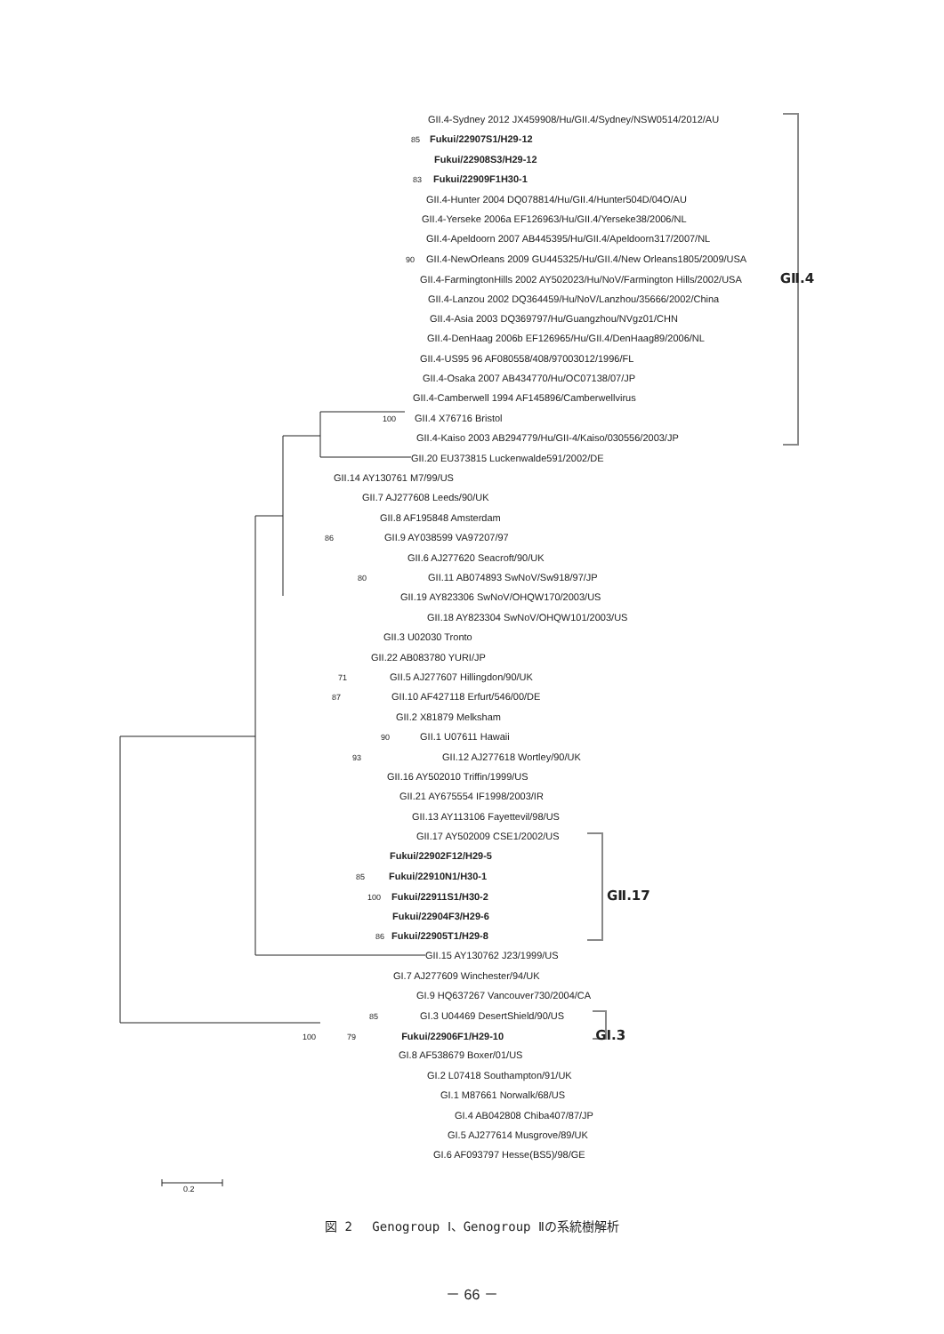GII.4-Sydney 2012 JX459908/Hu/GII.4/Sydney/NSW0514/2012/AU
85 Fukui/22907S1/H29-12
Fukui/22908S3/H29-12
83 Fukui/22909F1H30-1
GII.4-Hunter 2004 DQ078814/Hu/GII.4/Hunter504D/04O/AU
GII.4-Yerseke 2006a EF126963/Hu/GII.4/Yerseke38/2006/NL
GII.4-Apeldoorn 2007 AB445395/Hu/GII.4/Apeldoorn317/2007/NL
90 GII.4-NewOrleans 2009 GU445325/Hu/GII.4/New Orleans1805/2009/USA
GII.4-FarmingtonHills 2002 AY502023/Hu/NoV/Farmington Hills/2002/USA GⅡ.4
GII.4-Lanzou 2002 DQ364459/Hu/NoV/Lanzhou/35666/2002/China
GII.4-Asia 2003 DQ369797/Hu/Guangzhou/NVgz01/CHN
GII.4-DenHaag 2006b EF126965/Hu/GII.4/DenHaag89/2006/NL
GII.4-US95 96 AF080558/408/97003012/1996/FL
GII.4-Osaka 2007 AB434770/Hu/OC07138/07/JP
GII.4-Camberwell 1994 AF145896/Camberwellvirus
100 GII.4 X76716 Bristol
GII.4-Kaiso 2003 AB294779/Hu/GII-4/Kaiso/030556/2003/JP
GII.20 EU373815 Luckenwalde591/2002/DE
GII.14 AY130761 M7/99/US
GII.7 AJ277608 Leeds/90/UK
GII.8 AF195848 Amsterdam
86 GII.9 AY038599 VA97207/97
GII.6 AJ277620 Seacroft/90/UK
80 GII.11 AB074893 SwNoV/Sw918/97/JP
GII.19 AY823306 SwNoV/OHQW170/2003/US
GII.18 AY823304 SwNoV/OHQW101/2003/US
GII.3 U02030 Tronto
GII.22 AB083780 YURI/JP
71 GII.5 AJ277607 Hillingdon/90/UK
87 GII.10 AF427118 Erfurt/546/00/DE
GII.2 X81879 Melksham
90 GII.1 U07611 Hawaii
93 GII.12 AJ277618 Wortley/90/UK
GII.16 AY502010 Triffin/1999/US
GII.21 AY675554 IF1998/2003/IR
GII.13 AY113106 Fayettevil/98/US
GII.17 AY502009 CSE1/2002/US
Fukui/22902F12/H29-5
85 Fukui/22910N1/H30-1
100 Fukui/22911S1/H30-2 GⅡ.17
Fukui/22904F3/H29-6
86 Fukui/22905T1/H29-8
GII.15 AY130762 J23/1999/US
GI.7 AJ277609 Winchester/94/UK
GI.9 HQ637267 Vancouver730/2004/CA
85 GI.3 U04469 DesertShield/90/US
100 79 Fukui/22906F1/H29-10 GⅠ.3
GI.8 AF538679 Boxer/01/US
GI.2 L07418 Southampton/91/UK
GI.1 M87661 Norwalk/68/US
GI.4 AB042808 Chiba407/87/JP
GI.5 AJ277614 Musgrove/89/UK
GI.6 AF093797 Hesse(BS5)/98/GE
0.2
図 2　 Genogroup Ⅰ、Genogroup Ⅱの系統樹解析
－ 66 －